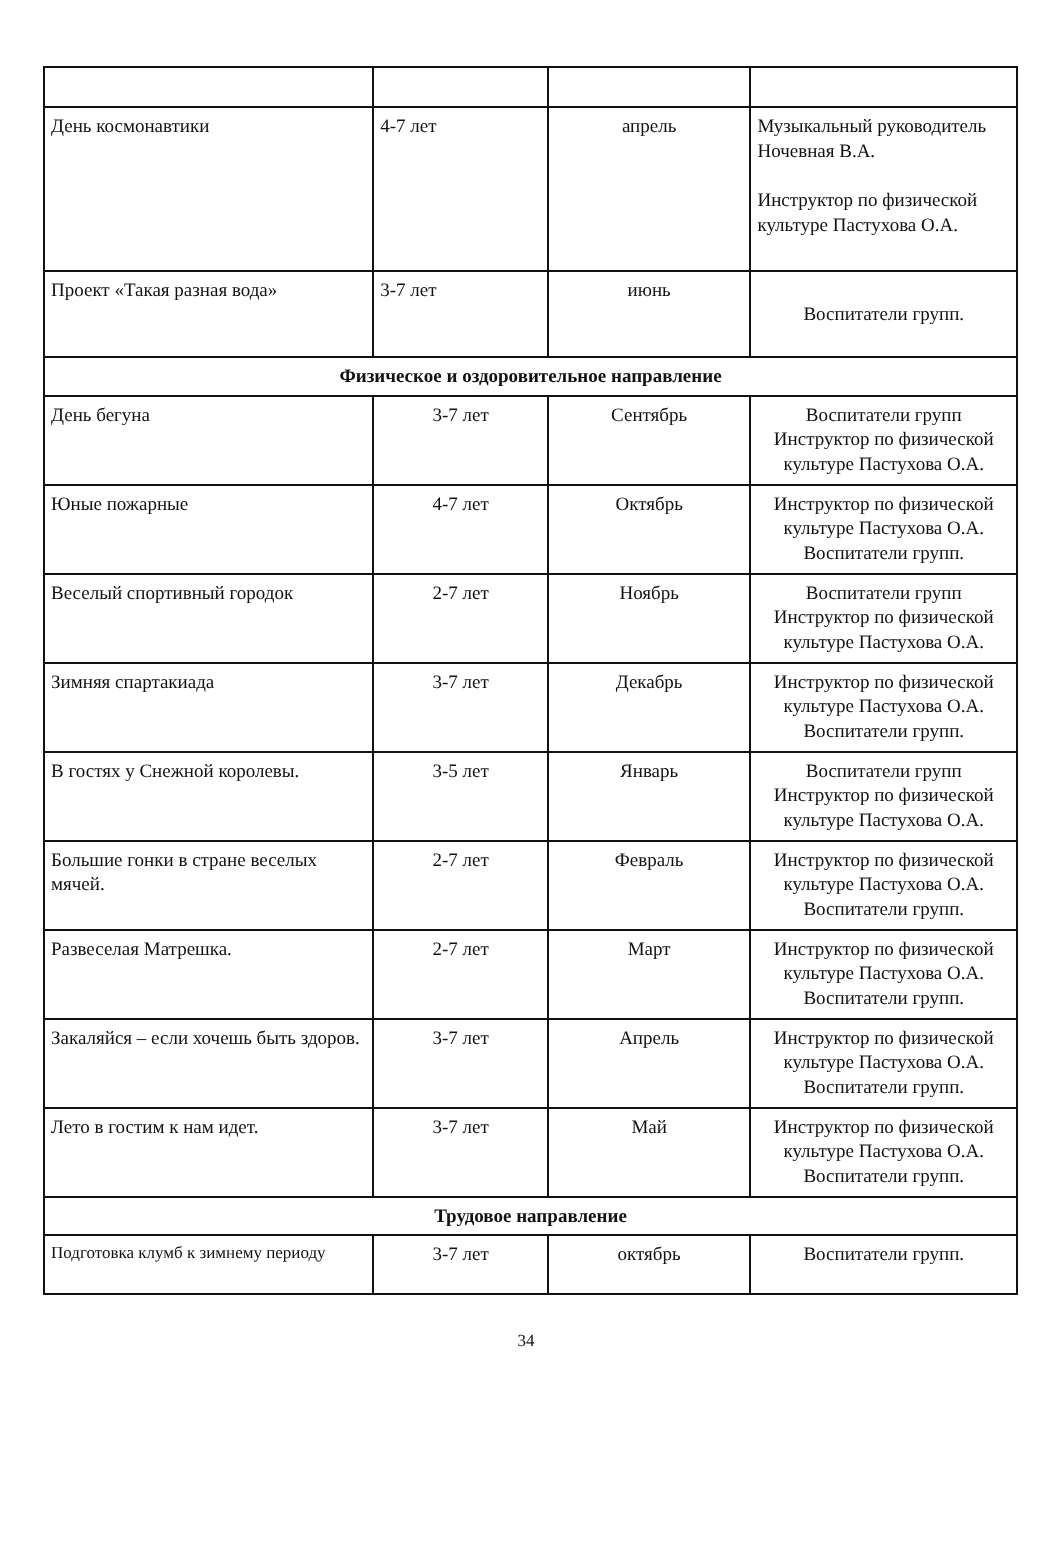| День космонавтики | 4-7 лет | апрель | Музыкальный руководитель Ночевная В.А. Инструктор по физической культуре Пастухова О.А. |
| Проект «Такая разная вода» | 3-7 лет | июнь | Воспитатели групп. |
| Физическое и оздоровительное направление | | | |
| День бегуна | 3-7 лет | Сентябрь | Воспитатели групп Инструктор по физической культуре Пастухова О.А. |
| Юные пожарные | 4-7 лет | Октябрь | Инструктор по физической культуре Пастухова О.А. Воспитатели групп. |
| Веселый спортивный городок | 2-7 лет | Ноябрь | Воспитатели групп Инструктор по физической культуре Пастухова О.А. |
| Зимняя спартакиада | 3-7 лет | Декабрь | Инструктор по физической культуре Пастухова О.А. Воспитатели групп. |
| В гостях у Снежной королевы. | 3-5 лет | Январь | Воспитатели групп Инструктор по физической культуре Пастухова О.А. |
| Большие гонки в стране веселых мячей. | 2-7 лет | Февраль | Инструктор по физической культуре Пастухова О.А. Воспитатели групп. |
| Развеселая Матрешка. | 2-7 лет | Март | Инструктор по физической культуре Пастухова О.А. Воспитатели групп. |
| Закаляйся – если хочешь быть здоров. | 3-7 лет | Апрель | Инструктор по физической культуре Пастухова О.А. Воспитатели групп. |
| Лето в гостим к нам идет. | 3-7 лет | Май | Инструктор по физической культуре Пастухова О.А. Воспитатели групп. |
| Трудовое направление | | | |
| Подготовка клумб к зимнему периоду | 3-7 лет | октябрь | Воспитатели групп. |
34